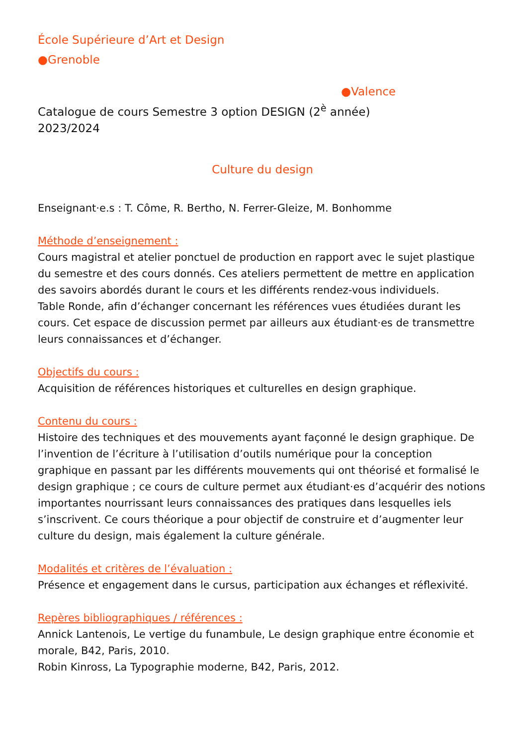École Supérieure d’Art et Design
●Grenoble
●Valence
Catalogue de cours Semestre 3 option DESIGN (2<sup>è</sup> année)
2023/2024
Culture du design
Enseignant·e.s : T. Côme, R. Bertho, N. Ferrer-Gleize, M. Bonhomme
Méthode d’enseignement :
Cours magistral et atelier ponctuel de production en rapport avec le sujet plastique du semestre et des cours donnés. Ces ateliers permettent de mettre en application des savoirs abordés durant le cours et les différents rendez-vous individuels.
Table Ronde, afin d’échanger concernant les références vues étudiées durant les cours. Cet espace de discussion permet par ailleurs aux étudiant·es de transmettre leurs connaissances et d’échanger.
Objectifs du cours :
Acquisition de références historiques et culturelles en design graphique.
Contenu du cours :
Histoire des techniques et des mouvements ayant façonné le design graphique. De l’invention de l’écriture à l’utilisation d’outils numérique pour la conception graphique en passant par les différents mouvements qui ont théorisé et formalisé le design graphique ; ce cours de culture permet aux étudiant·es d’acquérir des notions importantes nourrissant leurs connaissances des pratiques dans lesquelles iels s’inscrivent. Ce cours théorique a pour objectif de construire et d’augmenter leur culture du design, mais également la culture générale.
Modalités et critères de l’évaluation :
Présence et engagement dans le cursus, participation aux échanges et réflexivité.
Repères bibliographiques / références :
Annick Lantenois, Le vertige du funambule, Le design graphique entre économie et morale, B42, Paris, 2010.
Robin Kinross, La Typographie moderne, B42, Paris, 2012.